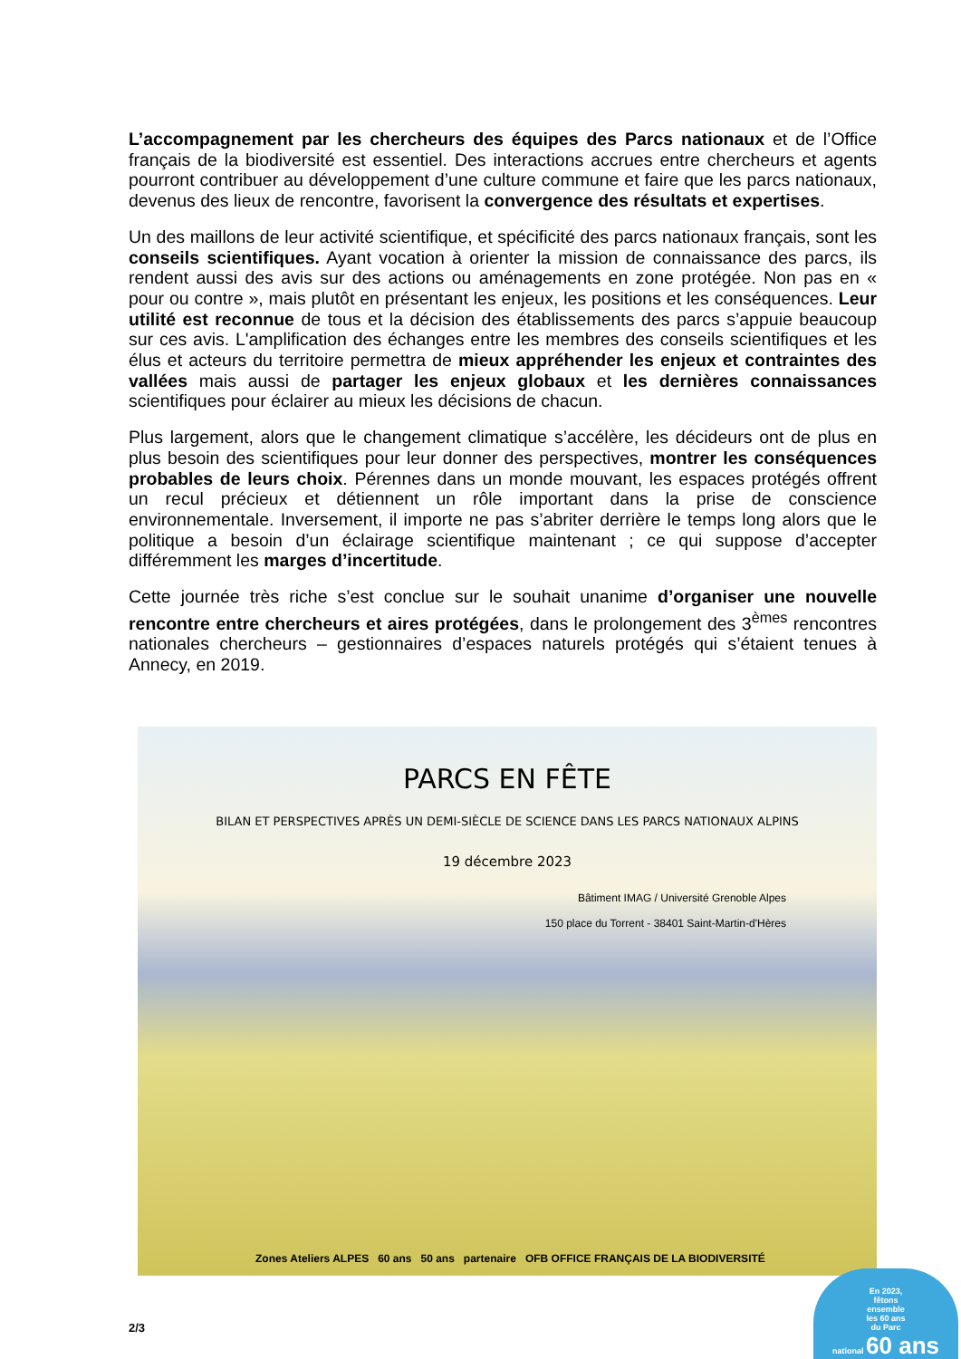L’accompagnement par les chercheurs des équipes des Parcs nationaux et de l’Office français de la biodiversité est essentiel. Des interactions accrues entre chercheurs et agents pourront contribuer au développement d’une culture commune et faire que les parcs nationaux, devenus des lieux de rencontre, favorisent la convergence des résultats et expertises.
Un des maillons de leur activité scientifique, et spécificité des parcs nationaux français, sont les conseils scientifiques. Ayant vocation à orienter la mission de connaissance des parcs, ils rendent aussi des avis sur des actions ou aménagements en zone protégée. Non pas en « pour ou contre », mais plutôt en présentant les enjeux, les positions et les conséquences. Leur utilité est reconnue de tous et la décision des établissements des parcs s’appuie beaucoup sur ces avis. L'amplification des échanges entre les membres des conseils scientifiques et les élus et acteurs du territoire permettra de mieux appréhender les enjeux et contraintes des vallées mais aussi de partager les enjeux globaux et les dernières connaissances scientifiques pour éclairer au mieux les décisions de chacun.
Plus largement, alors que le changement climatique s’accélère, les décideurs ont de plus en plus besoin des scientifiques pour leur donner des perspectives, montrer les conséquences probables de leurs choix. Pérennes dans un monde mouvant, les espaces protégés offrent un recul précieux et détiennent un rôle important dans la prise de conscience environnementale. Inversement, il importe ne pas s’abriter derrière le temps long alors que le politique a besoin d’un éclairage scientifique maintenant ; ce qui suppose d’accepter différemment les marges d’incertitude.
Cette journée très riche s’est conclue sur le souhait unanime d’organiser une nouvelle rencontre entre chercheurs et aires protégées, dans le prolongement des 3<sup>èmes</sup> rencontres nationales chercheurs – gestionnaires d’espaces naturels protégés qui s’étaient tenues à Annecy, en 2019.
PARCS EN FÊTE
BILAN ET PERSPECTIVES APRÈS UN DEMI-SIÈCLE DE SCIENCE DANS LES PARCS NATIONAUX ALPINS
19 décembre 2023
Bâtiment IMAG / Université Grenoble Alpes
150 place du Torrent - 38401 Saint-Martin-d'Hères
Zones Ateliers ALPES 60 ans 50 ans partenaire OFB OFFICE FRANÇAIS DE LA BIODIVERSITÉ
2/3
En 2023,
fêtons
ensemble
les 60 ans
du Parc
national 60 ans